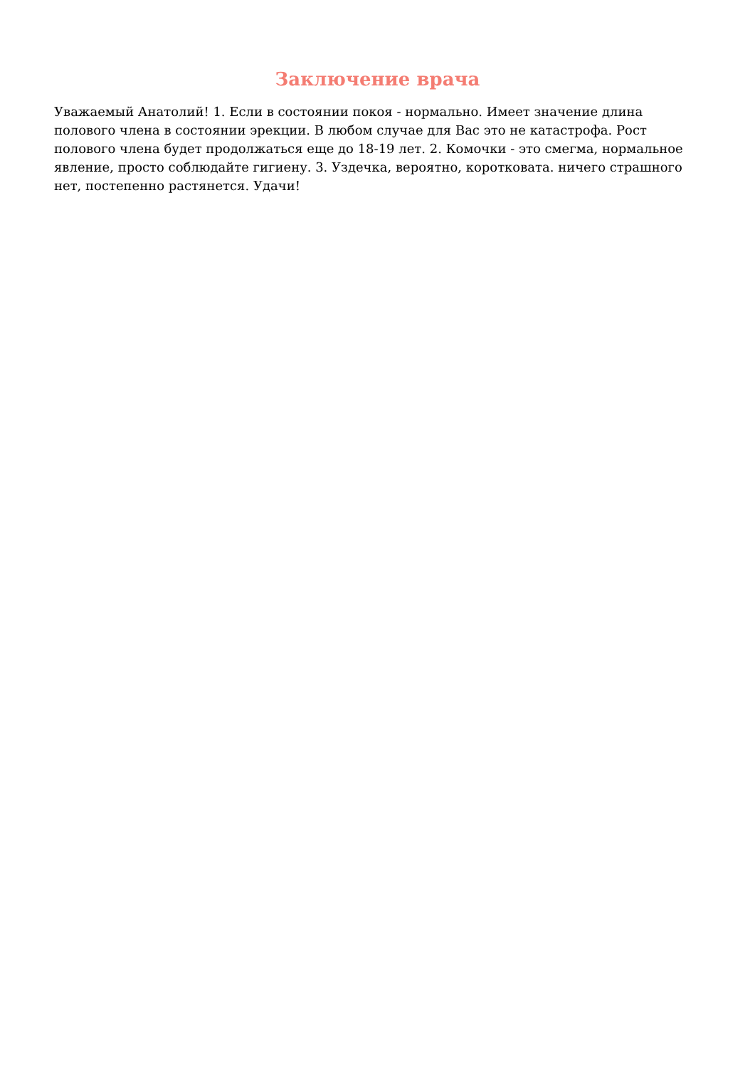Заключение врача
Уважаемый Анатолий! 1. Если в состоянии покоя - нормально. Имеет значение длина полового члена в состоянии эрекции. В любом случае для Вас это не катастрофа. Рост полового члена будет продолжаться еще до 18-19 лет. 2. Комочки - это смегма, нормальное явление, просто соблюдайте гигиену. 3. Уздечка, вероятно, коротковата. ничего страшного нет, постепенно растянется. Удачи!